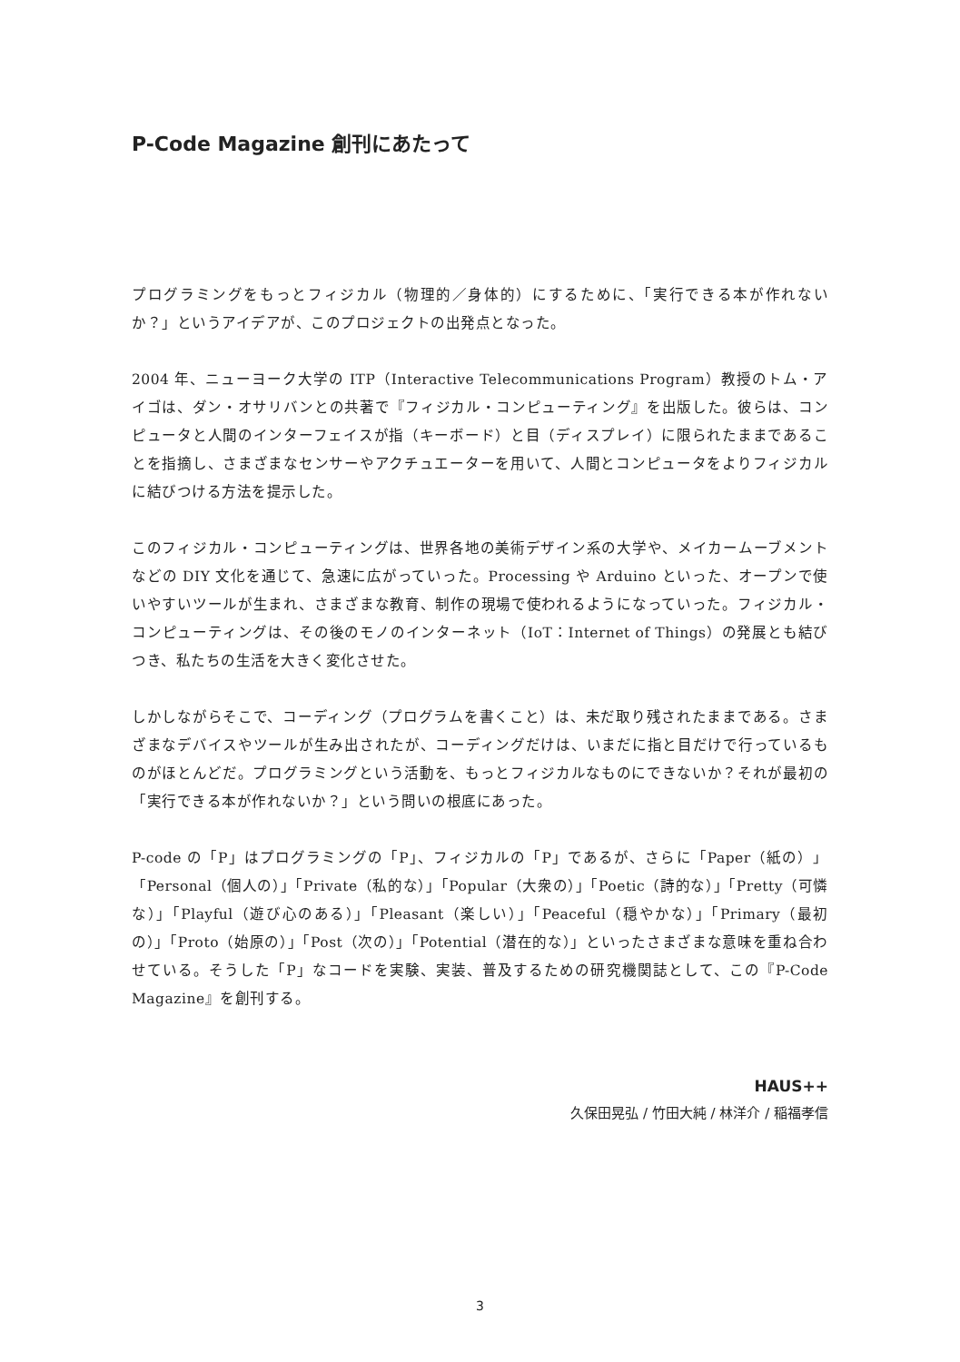P-Code Magazine 創刊にあたって
プログラミングをもっとフィジカル（物理的／身体的）にするために、「実行できる本が作れないか？」というアイデアが、このプロジェクトの出発点となった。
2004 年、ニューヨーク大学の ITP（Interactive Telecommunications Program）教授のトム・アイゴは、ダン・オサリバンとの共著で『フィジカル・コンピューティング』を出版した。彼らは、コンピュータと人間のインターフェイスが指（キーボード）と目（ディスプレイ）に限られたままであることを指摘し、さまざまなセンサーやアクチュエーターを用いて、人間とコンピュータをよりフィジカルに結びつける方法を提示した。
このフィジカル・コンピューティングは、世界各地の美術デザイン系の大学や、メイカームーブメントなどの DIY 文化を通じて、急速に広がっていった。Processing や Arduino といった、オープンで使いやすいツールが生まれ、さまざまな教育、制作の現場で使われるようになっていった。フィジカル・コンピューティングは、その後のモノのインターネット（IoT：Internet of Things）の発展とも結びつき、私たちの生活を大きく変化させた。
しかしながらそこで、コーディング（プログラムを書くこと）は、未だ取り残されたままである。さまざまなデバイスやツールが生み出されたが、コーディングだけは、いまだに指と目だけで行っているものがほとんどだ。プログラミングという活動を、もっとフィジカルなものにできないか？それが最初の「実行できる本が作れないか？」という問いの根底にあった。
P-code の「P」はプログラミングの「P」、フィジカルの「P」であるが、さらに「Paper（紙の）」「Personal（個人の）」「Private（私的な）」「Popular（大衆の）」「Poetic（詩的な）」「Pretty（可憐な）」「Playful（遊び心のある）」「Pleasant（楽しい）」「Peaceful（穏やかな）」「Primary（最初の）」「Proto（始原の）」「Post（次の）」「Potential（潜在的な）」といったさまざまな意味を重ね合わせている。そうした「P」なコードを実験、実装、普及するための研究機関誌として、この『P-Code Magazine』を創刊する。
HAUS++
久保田晃弘 / 竹田大純 / 林洋介 / 稲福孝信
3